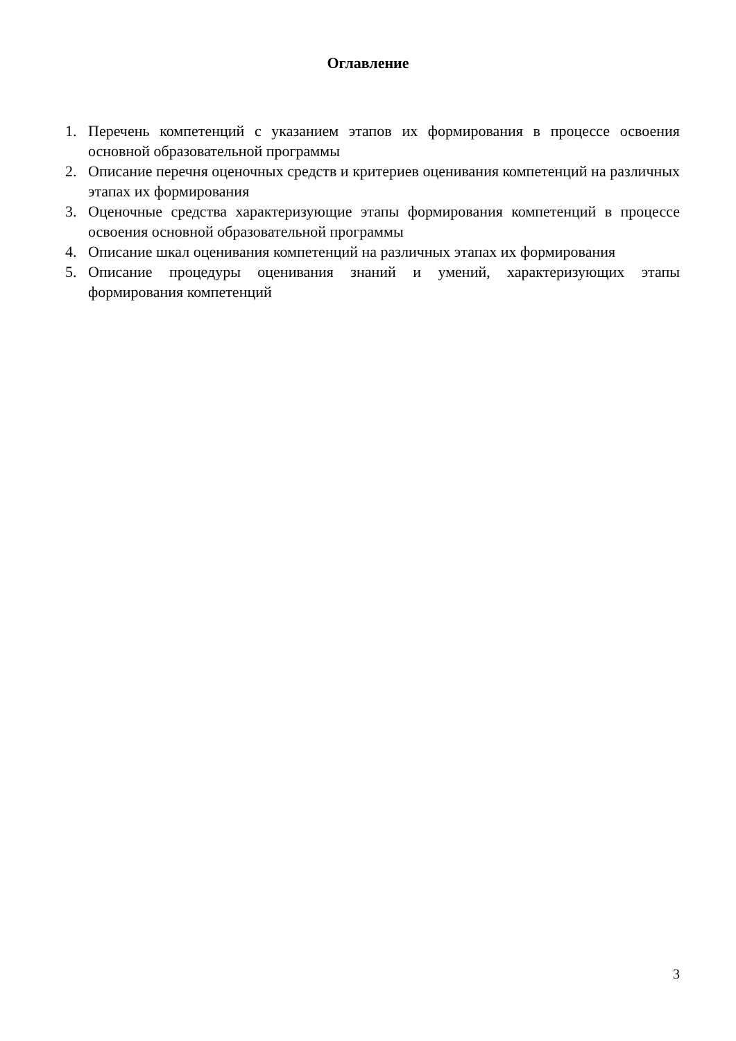Оглавление
1. Перечень компетенций с указанием этапов их формирования в процессе освоения основной образовательной программы
2. Описание перечня оценочных средств и критериев оценивания компетенций на различных этапах их формирования
3. Оценочные средства характеризующие этапы формирования компетенций в процессе освоения основной образовательной программы
4. Описание шкал оценивания компетенций на различных этапах их формирования
5. Описание процедуры оценивания знаний и умений, характеризующих этапы формирования компетенций
3